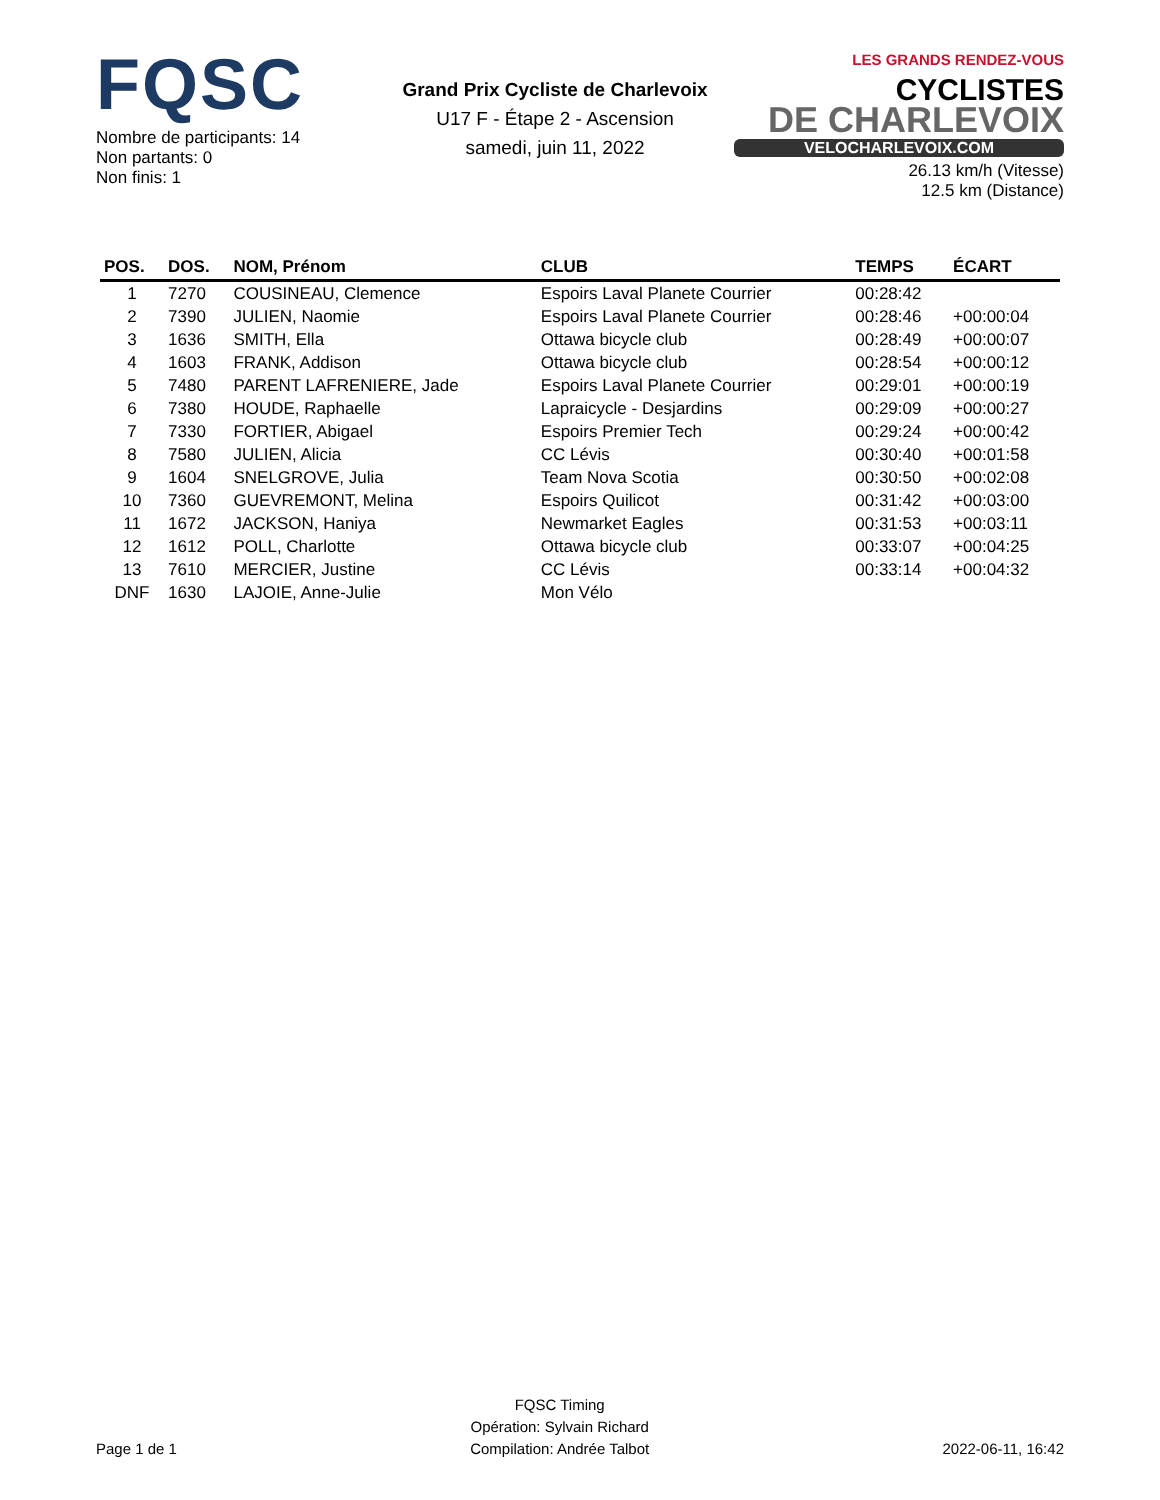FQSC
Nombre de participants: 14
Non partants: 0
Non finis: 1
Grand Prix Cycliste de Charlevoix
U17 F - Étape 2 - Ascension
samedi, juin 11, 2022
LES GRANDS RENDEZ-VOUS CYCLISTES
DE CHARLEVOIX
VELOCHARLEVOIX.COM
26.13 km/h (Vitesse)
12.5 km (Distance)
| POS. | DOS. | NOM, Prénom | CLUB | TEMPS | ÉCART |
| --- | --- | --- | --- | --- | --- |
| 1 | 7270 | COUSINEAU, Clemence | Espoirs Laval Planete Courrier | 00:28:42 | |
| 2 | 7390 | JULIEN, Naomie | Espoirs Laval Planete Courrier | 00:28:46 | +00:00:04 |
| 3 | 1636 | SMITH, Ella | Ottawa bicycle club | 00:28:49 | +00:00:07 |
| 4 | 1603 | FRANK, Addison | Ottawa bicycle club | 00:28:54 | +00:00:12 |
| 5 | 7480 | PARENT LAFRENIERE, Jade | Espoirs Laval Planete Courrier | 00:29:01 | +00:00:19 |
| 6 | 7380 | HOUDE, Raphaelle | Lapraicycle - Desjardins | 00:29:09 | +00:00:27 |
| 7 | 7330 | FORTIER, Abigael | Espoirs Premier Tech | 00:29:24 | +00:00:42 |
| 8 | 7580 | JULIEN, Alicia | CC Lévis | 00:30:40 | +00:01:58 |
| 9 | 1604 | SNELGROVE, Julia | Team Nova Scotia | 00:30:50 | +00:02:08 |
| 10 | 7360 | GUEVREMONT, Melina | Espoirs Quilicot | 00:31:42 | +00:03:00 |
| 11 | 1672 | JACKSON, Haniya | Newmarket Eagles | 00:31:53 | +00:03:11 |
| 12 | 1612 | POLL, Charlotte | Ottawa bicycle club | 00:33:07 | +00:04:25 |
| 13 | 7610 | MERCIER, Justine | CC Lévis | 00:33:14 | +00:04:32 |
| DNF | 1630 | LAJOIE, Anne-Julie | Mon Vélo | | |
Page 1 de 1
FQSC Timing
Opération: Sylvain Richard
Compilation: Andrée Talbot
2022-06-11, 16:42